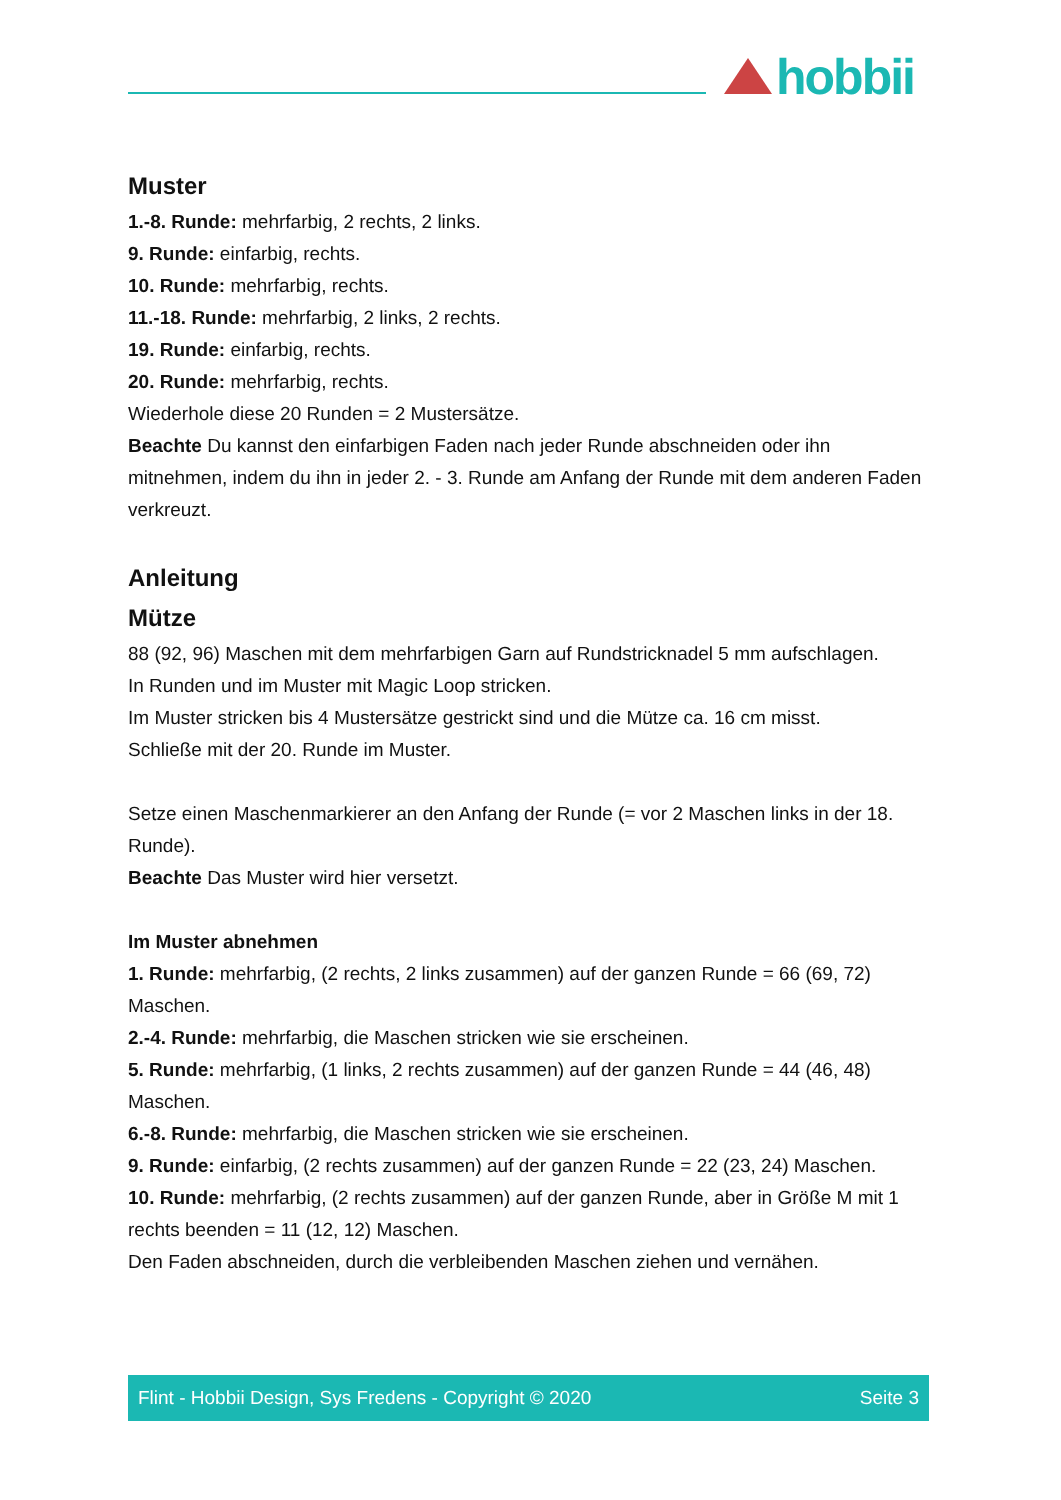hobbii
Muster
1.-8. Runde: mehrfarbig, 2 rechts, 2 links.
9. Runde: einfarbig, rechts.
10. Runde: mehrfarbig, rechts.
11.-18. Runde: mehrfarbig, 2 links, 2 rechts.
19. Runde: einfarbig, rechts.
20. Runde: mehrfarbig, rechts.
Wiederhole diese 20 Runden = 2 Mustersätze.
Beachte Du kannst den einfarbigen Faden nach jeder Runde abschneiden oder ihn mitnehmen, indem du ihn in jeder 2. - 3. Runde am Anfang der Runde mit dem anderen Faden verkreuzt.
Anleitung
Mütze
88 (92, 96) Maschen mit dem mehrfarbigen Garn auf Rundstricknadel 5 mm aufschlagen.
In Runden und im Muster mit Magic Loop stricken.
Im Muster stricken bis 4 Mustersätze gestrickt sind und die Mütze ca. 16 cm misst.
Schließe mit der 20. Runde im Muster.
Setze einen Maschenmarkierer an den Anfang der Runde (= vor 2 Maschen links in der 18. Runde).
Beachte Das Muster wird hier versetzt.
Im Muster abnehmen
1. Runde: mehrfarbig, (2 rechts, 2 links zusammen) auf der ganzen Runde = 66 (69, 72) Maschen.
2.-4. Runde: mehrfarbig, die Maschen stricken wie sie erscheinen.
5. Runde: mehrfarbig, (1 links, 2 rechts zusammen) auf der ganzen Runde = 44 (46, 48) Maschen.
6.-8. Runde: mehrfarbig, die Maschen stricken wie sie erscheinen.
9. Runde: einfarbig, (2 rechts zusammen) auf der ganzen Runde = 22 (23, 24) Maschen.
10. Runde: mehrfarbig, (2 rechts zusammen) auf der ganzen Runde, aber in Größe M mit 1 rechts beenden = 11 (12, 12) Maschen.
Den Faden abschneiden, durch die verbleibenden Maschen ziehen und vernähen.
Flint - Hobbii Design, Sys Fredens - Copyright © 2020 Seite 3